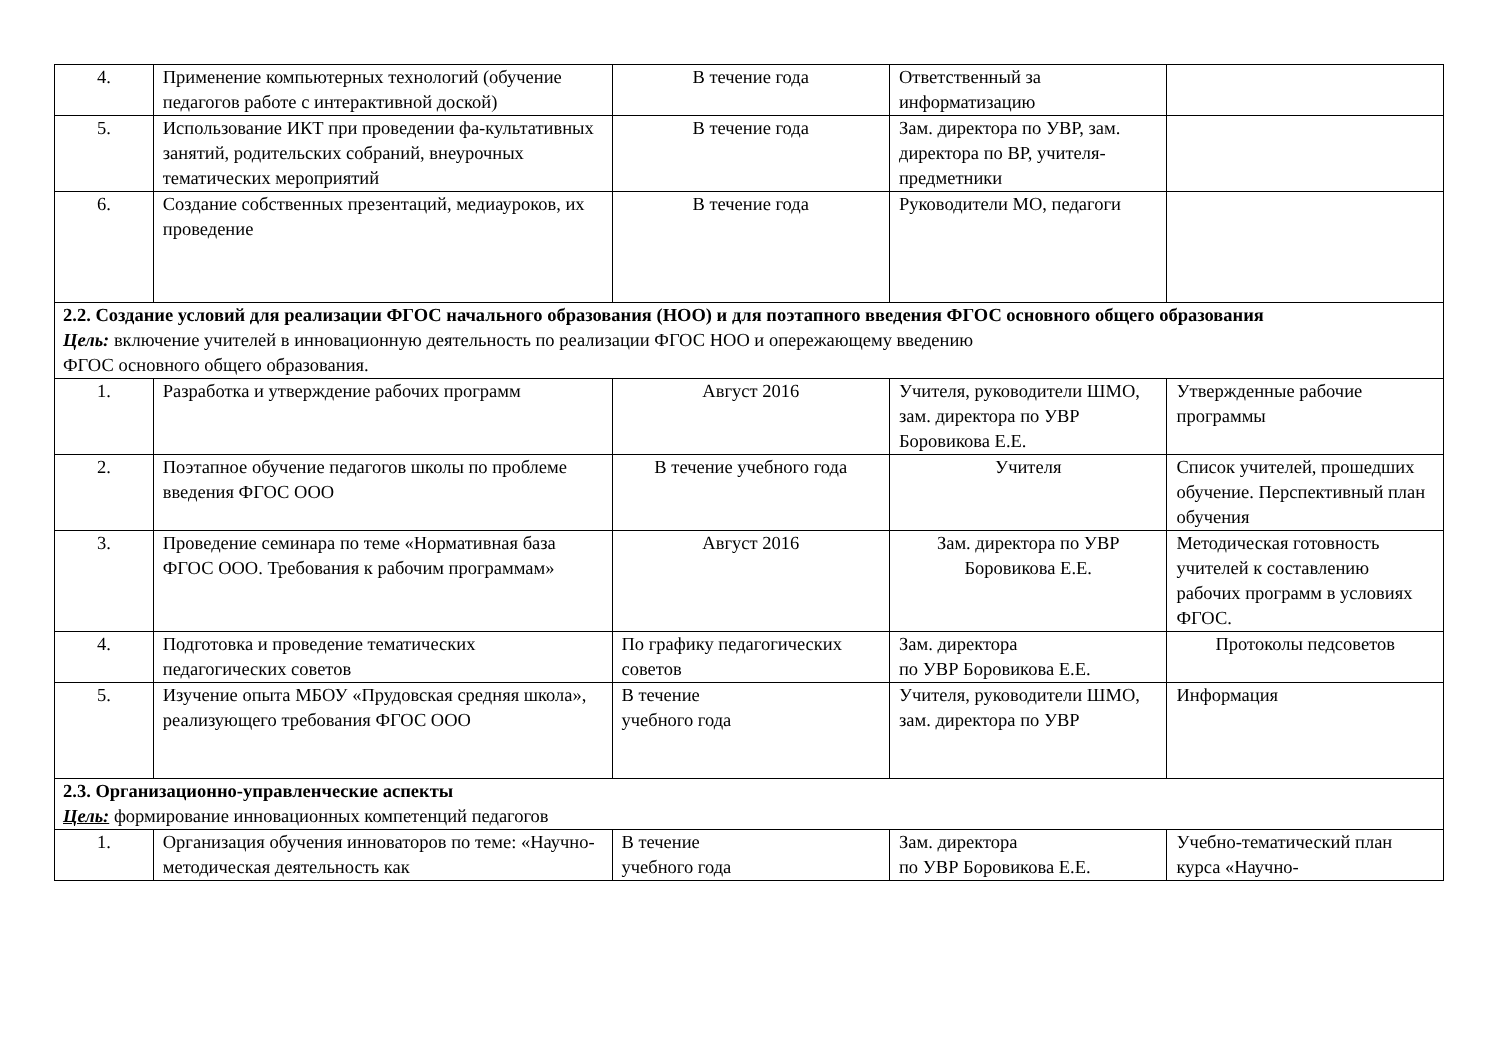| 4. | Применение компьютерных технологий (обучение педагогов работе с интерактивной доской) | В течение года | Ответственный за информатизацию | |
| 5. | Использование ИКТ при проведении фа-культативных занятий, родительских собраний, внеурочных тематических мероприятий | В течение года | Зам. директора по УВР, зам. директора по ВР, учителя-предметники | |
| 6. | Создание собственных презентаций, медиауроков, их проведение | В течение года | Руководители МО, педагоги | |
| 2.2. Создание условий для реализации ФГОС начального образования (НОО) и для поэтапного введения ФГОС основного общего образования Цель: включение учителей в инновационную деятельность по реализации ФГОС НОО и опережающему введению ФГОС основного общего образования. | | | | |
| 1. | Разработка и утверждение рабочих программ | Август 2016 | Учителя, руководители ШМО, зам. директора по УВР Боровикова Е.Е. | Утвержденные рабочие программы |
| 2. | Поэтапное обучение педагогов школы по проблеме введения ФГОС ООО | В течение учебного года | Учителя | Список учителей, прошедших обучение. Перспективный план обучения |
| 3. | Проведение семинара по теме «Нормативная база ФГОС ООО. Требования к рабочим программам» | Август 2016 | Зам. директора по УВР Боровикова Е.Е. | Методическая готовность учителей к составлению рабочих программ в условиях ФГОС. |
| 4. | Подготовка и проведение тематических педагогических советов | По графику педагогических советов | Зам. директора по УВР Боровикова Е.Е. | Протоколы педсоветов |
| 5. | Изучение опыта МБОУ «Прудовская средняя школа», реализующего требования ФГОС ООО | В течение учебного года | Учителя, руководители ШМО, зам. директора по УВР | Информация |
| 2.3. Организационно-управленческие аспекты Цель: формирование инновационных компетенций педагогов | | | | |
| 1. | Организация обучения инноваторов по теме: «Научно-методическая деятельность как | В течение учебного года | Зам. директора по УВР Боровикова Е.Е. | Учебно-тематический план курса «Научно- |